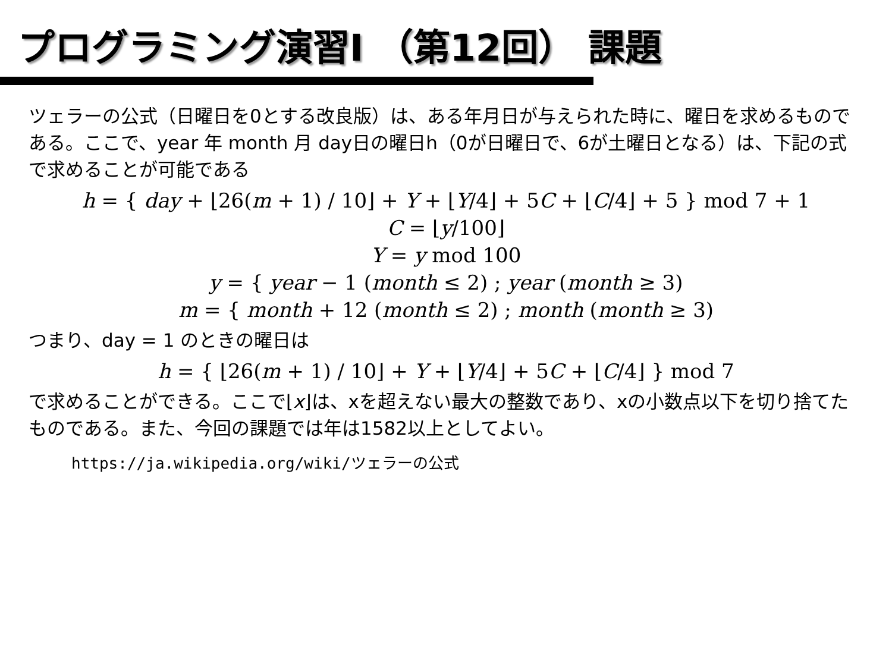プログラミング演習I （第12回） 課題
ツェラーの公式（日曜日を0とする改良版）は、ある年月日が与えられた時に、曜日を求めるものである。ここで、year 年 month 月 day日の曜日h（0が日曜日で、6が土曜日となる）は、下記の式で求めることが可能である
h = { day + ⌊26(m + 1) / 10⌋ + Y + ⌊Y/4⌋ + 5C + ⌊C/4⌋ + 5 } mod 7 + 1
C = ⌊y/100⌋
Y = y mod 100
y = { year − 1 (month ≤ 2) ; year (month ≥ 3)
m = { month + 12 (month ≤ 2) ; month (month ≥ 3)
つまり、day = 1 のときの曜日は
h = { ⌊26(m + 1) / 10⌋ + Y + ⌊Y/4⌋ + 5C + ⌊C/4⌋ } mod 7
で求めることができる。ここで⌊x⌋は、xを超えない最大の整数であり、xの小数点以下を切り捨てたものである。また、今回の課題では年は1582以上としてよい。
https://ja.wikipedia.org/wiki/ツェラーの公式